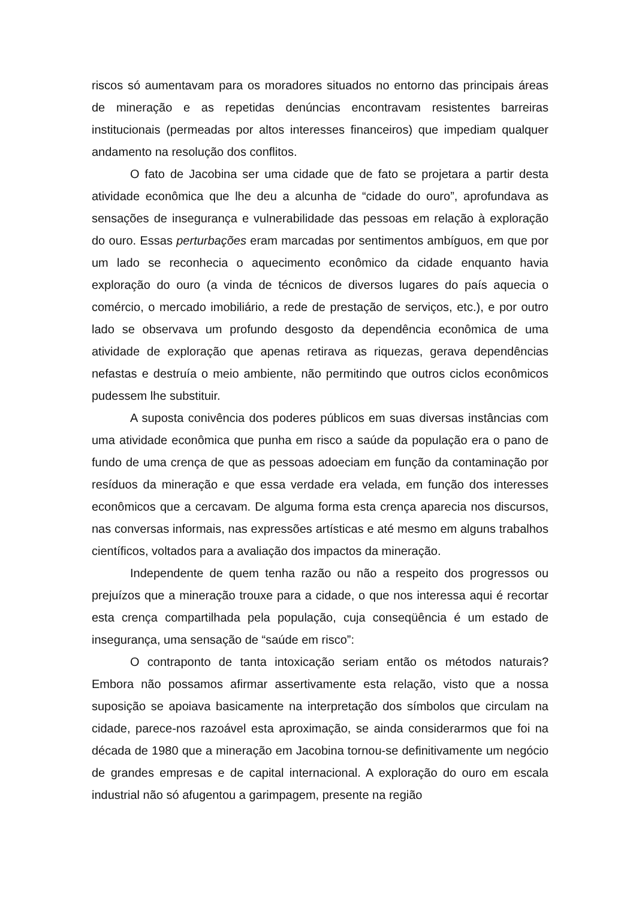riscos só aumentavam para os moradores situados no entorno das principais áreas de mineração e as repetidas denúncias encontravam resistentes barreiras institucionais (permeadas por altos interesses financeiros) que impediam qualquer andamento na resolução dos conflitos.
O fato de Jacobina ser uma cidade que de fato se projetara a partir desta atividade econômica que lhe deu a alcunha de “cidade do ouro”, aprofundava as sensações de insegurança e vulnerabilidade das pessoas em relação à exploração do ouro. Essas perturbações eram marcadas por sentimentos ambíguos, em que por um lado se reconhecia o aquecimento econômico da cidade enquanto havia exploração do ouro (a vinda de técnicos de diversos lugares do país aquecia o comércio, o mercado imobiliário, a rede de prestação de serviços, etc.), e por outro lado se observava um profundo desgosto da dependência econômica de uma atividade de exploração que apenas retirava as riquezas, gerava dependências nefastas e destruía o meio ambiente, não permitindo que outros ciclos econômicos pudessem lhe substituir.
A suposta conivência dos poderes públicos em suas diversas instâncias com uma atividade econômica que punha em risco a saúde da população era o pano de fundo de uma crença de que as pessoas adoeciam em função da contaminação por resíduos da mineração e que essa verdade era velada, em função dos interesses econômicos que a cercavam. De alguma forma esta crença aparecia nos discursos, nas conversas informais, nas expressões artísticas e até mesmo em alguns trabalhos científicos, voltados para a avaliação dos impactos da mineração.
Independente de quem tenha razão ou não a respeito dos progressos ou prejuízos que a mineração trouxe para a cidade, o que nos interessa aqui é recortar esta crença compartilhada pela população, cuja conseqüência é um estado de insegurança, uma sensação de “saúde em risco”:
O contraponto de tanta intoxicação seriam então os métodos naturais? Embora não possamos afirmar assertivamente esta relação, visto que a nossa suposição se apoiava basicamente na interpretação dos símbolos que circulam na cidade, parece-nos razoável esta aproximação, se ainda considerarmos que foi na década de 1980 que a mineração em Jacobina tornou-se definitivamente um negócio de grandes empresas e de capital internacional. A exploração do ouro em escala industrial não só afugentou a garimpagem, presente na região